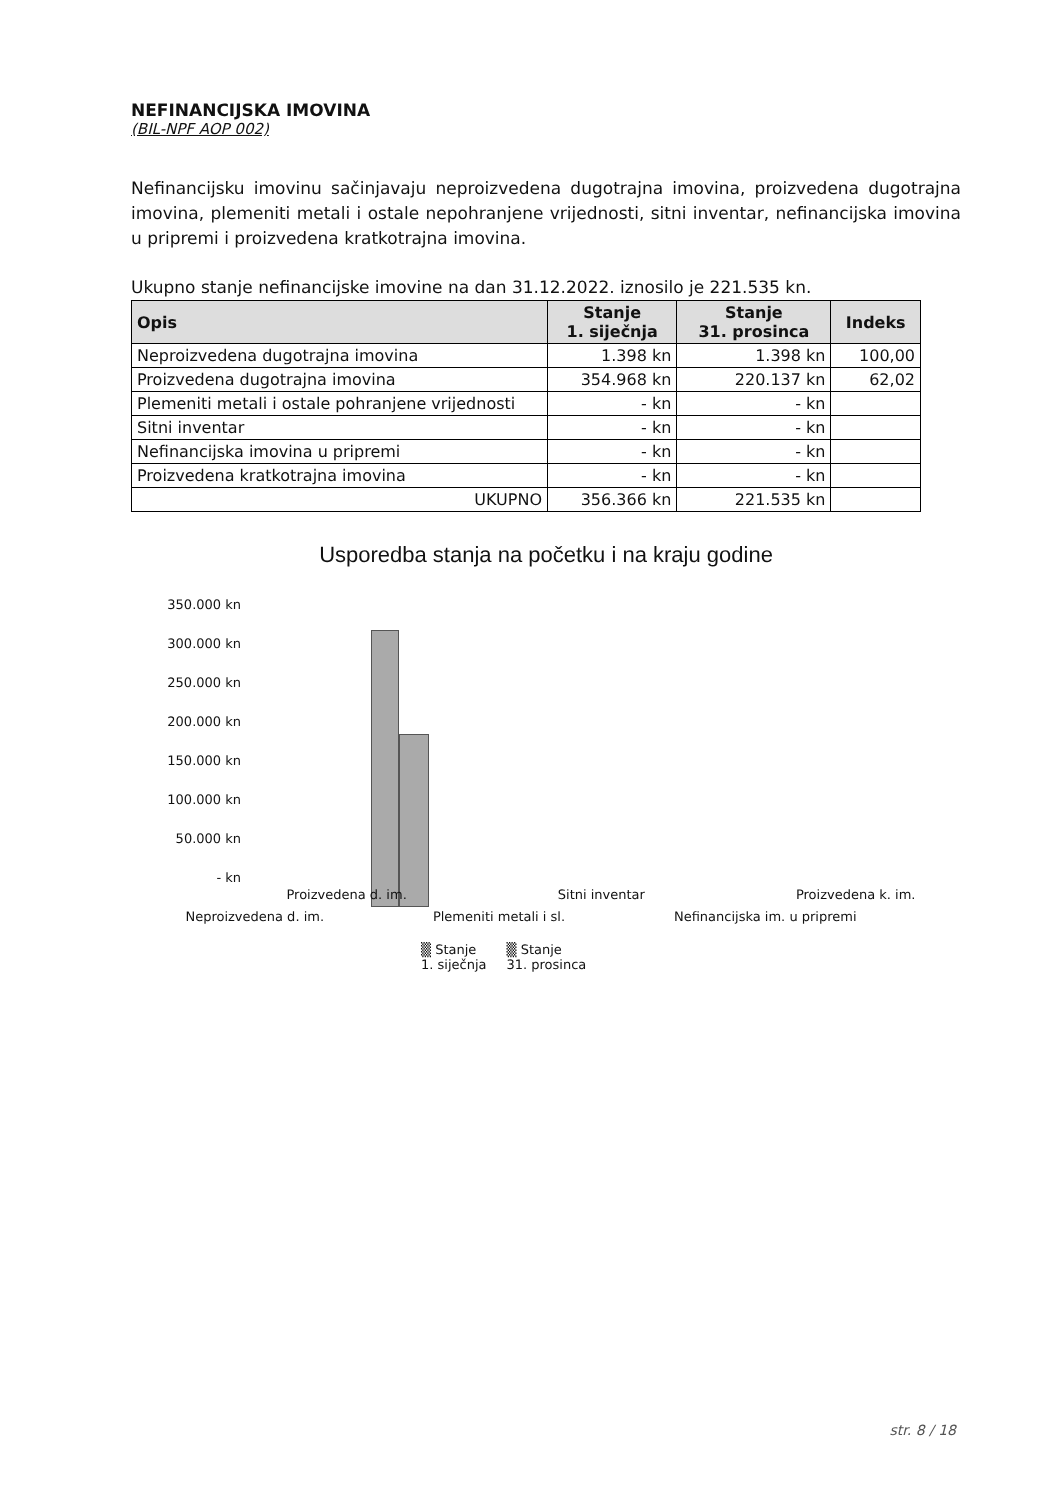NEFINANCIJSKA IMOVINA
(BIL-NPF AOP 002)
Nefinancijsku imovinu sačinjavaju neproizvedena dugotrajna imovina, proizvedena dugotrajna imovina, plemeniti metali i ostale nepohranjene vrijednosti, sitni inventar, nefinancijska imovina u pripremi i proizvedena kratkotrajna imovina.
Ukupno stanje nefinancijske imovine na dan 31.12.2022. iznosilo je 221.535 kn.
| Opis | Stanje 1. siječnja | Stanje 31. prosinca | Indeks |
| --- | --- | --- | --- |
| Neproizvedena dugotrajna imovina | 1.398 kn | 1.398 kn | 100,00 |
| Proizvedena dugotrajna imovina | 354.968 kn | 220.137 kn | 62,02 |
| Plemeniti metali i ostale pohranjene vrijednosti | - kn | - kn | |
| Sitni inventar | - kn | - kn | |
| Nefinancijska imovina u pripremi | - kn | - kn | |
| Proizvedena kratkotrajna imovina | - kn | - kn | |
| UKUPNO | 356.366 kn | 221.535 kn | |
Usporedba stanja na početku i na kraju godine
350.000 kn
300.000 kn
250.000 kn
200.000 kn
150.000 kn
100.000 kn
50.000 kn
- kn
Proizvedena d. im. Sitni inventar Proizvedena k. im.
Neproizvedena d. im. Plemeniti metali i sl. Nefinancijska im. u pripremi
▒ Stanje
1. siječnja ▒ Stanje
31. prosinca
str. 8 / 18